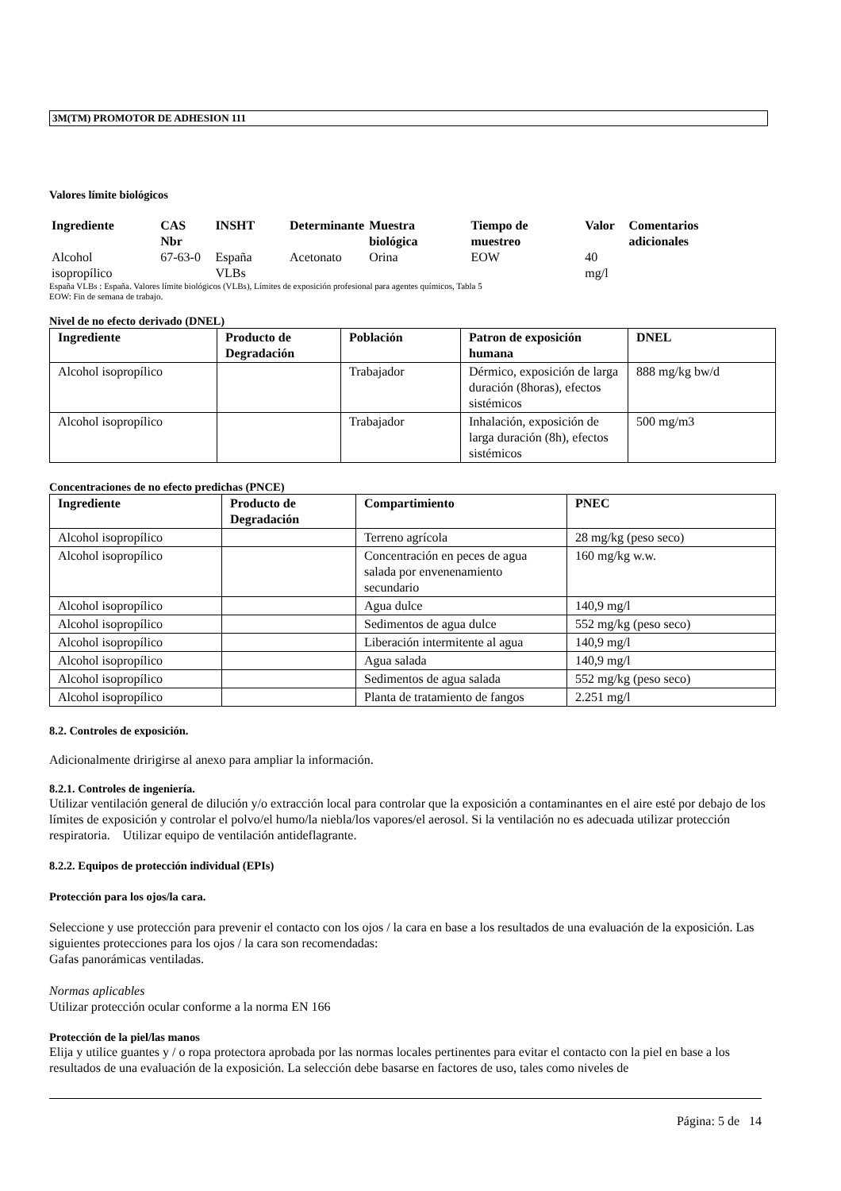3M(TM) PROMOTOR DE ADHESION 111
Valores límite biológicos
| Ingrediente | CAS Nbr | INSHT | Determinante | Muestra biológica | Tiempo de muestreo | Valor | Comentarios adicionales |
| --- | --- | --- | --- | --- | --- | --- | --- |
| Alcohol isopropílico | 67-63-0 | España VLBs | Acetonato | Orina | EOW | 40 mg/l | |
España VLBs : España. Valores límite biológicos (VLBs), Límites de exposición profesional para agentes químicos, Tabla 5
EOW: Fin de semana de trabajo.
Nivel de no efecto derivado (DNEL)
| Ingrediente | Producto de Degradación | Población | Patron de exposición humana | DNEL |
| --- | --- | --- | --- | --- |
| Alcohol isopropílico | | Trabajador | Dérmico, exposición de larga duración (8horas), efectos sistémicos | 888 mg/kg bw/d |
| Alcohol isopropílico | | Trabajador | Inhalación, exposición de larga duración (8h), efectos sistémicos | 500 mg/m3 |
Concentraciones de no efecto predichas (PNCE)
| Ingrediente | Producto de Degradación | Compartimiento | PNEC |
| --- | --- | --- | --- |
| Alcohol isopropílico | | Terreno agrícola | 28 mg/kg (peso seco) |
| Alcohol isopropílico | | Concentración en peces de agua salada por envenenamiento secundario | 160 mg/kg w.w. |
| Alcohol isopropílico | | Agua dulce | 140,9 mg/l |
| Alcohol isopropílico | | Sedimentos de agua dulce | 552 mg/kg (peso seco) |
| Alcohol isopropílico | | Liberación intermitente al agua | 140,9 mg/l |
| Alcohol isopropílico | | Agua salada | 140,9 mg/l |
| Alcohol isopropílico | | Sedimentos de agua salada | 552 mg/kg (peso seco) |
| Alcohol isopropílico | | Planta de tratamiento de fangos | 2.251 mg/l |
8.2. Controles de exposición.
Adicionalmente dririgirse al anexo para ampliar la información.
8.2.1. Controles de ingeniería.
Utilizar ventilación general de dilución y/o extracción local para controlar que la exposición a contaminantes en el aire esté por debajo de los límites de exposición y controlar el polvo/el humo/la niebla/los vapores/el aerosol. Si la ventilación no es adecuada utilizar protección respiratoria. Utilizar equipo de ventilación antideflagrante.
8.2.2. Equipos de protección individual (EPIs)
Protección para los ojos/la cara.
Seleccione y use protección para prevenir el contacto con los ojos / la cara en base a los resultados de una evaluación de la exposición. Las siguientes protecciones para los ojos / la cara son recomendadas:
Gafas panorámicas ventiladas.
Normas aplicables
Utilizar protección ocular conforme a la norma EN 166
Protección de la piel/las manos
Elija y utilice guantes y / o ropa protectora aprobada por las normas locales pertinentes para evitar el contacto con la piel en base a los resultados de una evaluación de la exposición. La selección debe basarse en factores de uso, tales como niveles de
Página: 5 de 14